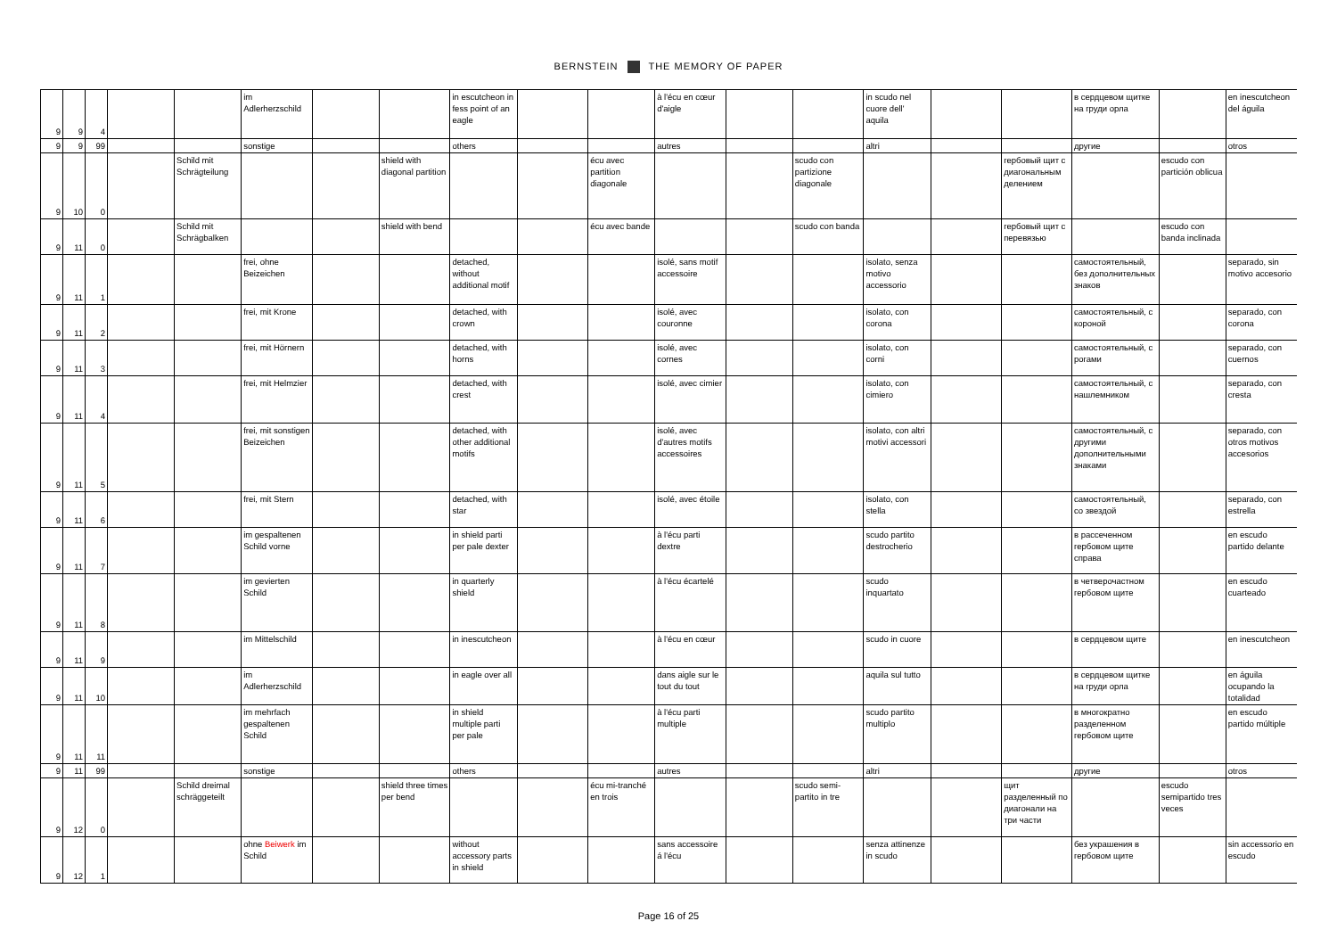BERNSTEIN THE MEMORY OF PAPER
| 9 | 9 | 4 | | | im Adlerherzschild | | | in escutcheon in fess point of an eagle | | | à l'écu en cœur d'aigle | | | in scudo nel cuore dell' aquila | | | в сердцевом щитке на груди орла | | en inescutcheon del águila |
| 9 | 9 | 99 | | | sonstige | | | others | | | autres | | | altri | | | другие | | otros |
| 9 | 10 | 0 | | Schild mit Schrägteilung | | | shield with diagonal partition | | | écu avec partition diagonale | | | scudo con partizione diagonale | | | гербовый щит с диагональным делением | | escudo con partición oblicua | |
| 9 | 11 | 0 | | Schild mit Schrägbalken | | | shield with bend | | | écu avec bande | | | scudo con banda | | | гербовый щит с перевязью | | escudo con banda inclinada | |
| 9 | 11 | 1 | | | frei, ohne Beizeichen | | | detached, without additional motif | | | isolé, sans motif accessoire | | | isolato, senza motivo accessorio | | | самостоятельный, без дополнительных знаков | | separado, sin motivo accesorio |
| 9 | 11 | 2 | | | frei, mit Krone | | | detached, with crown | | | isolé, avec couronne | | | isolato, con corona | | | самостоятельный, с короной | | separado, con corona |
| 9 | 11 | 3 | | | frei, mit Hörnern | | | detached, with horns | | | isolé, avec cornes | | | isolato, con corni | | | самостоятельный, с рогами | | separado, con cuernos |
| 9 | 11 | 4 | | | frei, mit Helmzier | | | detached, with crest | | | isolé, avec cimier | | | isolato, con cimiero | | | самостоятельный, с нашлемником | | separado, con cresta |
| 9 | 11 | 5 | | | frei, mit sonstigen Beizeichen | | | detached, with other additional motifs | | | isolé, avec d'autres motifs accessoires | | | isolato, con altri motivi accessori | | | самостоятельный, с другими дополнительными знаками | | separado, con otros motivos accesorios |
| 9 | 11 | 6 | | | frei, mit Stern | | | detached, with star | | | isolé, avec étoile | | | isolato, con stella | | | самостоятельный, со звездой | | separado, con estrella |
| 9 | 11 | 7 | | | im gespaltenen Schild vorne | | | in shield parti per pale dexter | | | à l'écu parti dextre | | | scudo partito destrocherio | | | в рассеченном гербовом щите справа | | en escudo partido delante |
| 9 | 11 | 8 | | | im gevierten Schild | | | in quarterly shield | | | à l'écu écartelé | | | scudo inquartato | | | в четверочастном гербовом щите | | en escudo cuarteado |
| 9 | 11 | 9 | | | im Mittelschild | | | in inescutcheon | | | à l'écu en cœur | | | scudo in cuore | | | в сердцевом щите | | en inescutcheon |
| 9 | 11 | 10 | | | im Adlerherzschild | | | in eagle over all | | | dans aigle sur le tout du tout | | | aquila sul tutto | | | в сердцевом щитке на груди орла | | en águila ocupando la totalidad |
| 9 | 11 | 11 | | | im mehrfach gespaltenen Schild | | | in shield multiple parti per pale | | | à l'écu parti multiple | | | scudo partito multiplo | | | в многократно разделенном гербовом щите | | en escudo partido múltiple |
| 9 | 11 | 99 | | | sonstige | | | others | | | autres | | | altri | | | другие | | otros |
| 9 | 12 | 0 | | Schild dreimal schräggeteilt | | | shield three times per bend | | | écu mi-tranché en trois | | | scudo semi-partito in tre | | | щит разделенный по диагонали на три части | | escudo semipartido tres veces | |
| 9 | 12 | 1 | | | ohne Beiwerk im Schild | | | without accessory parts in shield | | | sans accessoire á l'écu | | | senza attinenze in scudo | | | без украшения в гербовом щите | | sin accessorio en escudo |
Page 16 of 25